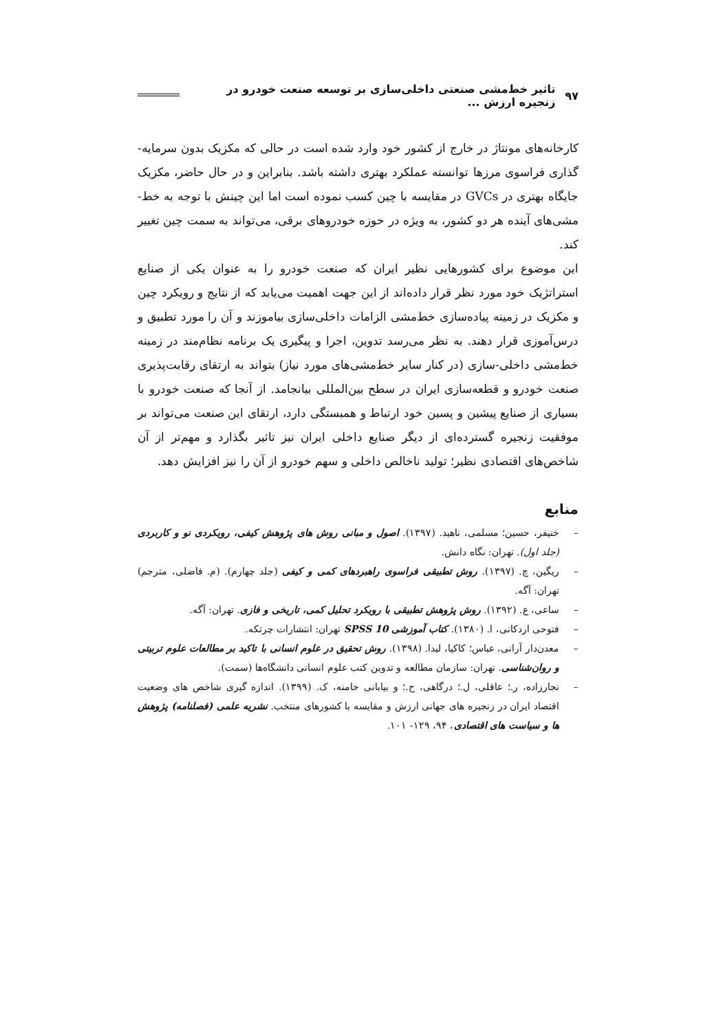۹۷ تاثیر خط‌مشی صنعتی داخلی‌سازی بر توسعه صنعت خودرو در زنجیره ارزش ...
کارخانه‌های مونتاژ در خارج از کشور خود وارد شده است در حالی که مکزیک بدون سرمایه-گذاری فراسوی مرزها توانسته عملکرد بهتری داشته باشد. بنابراین و در حال حاضر، مکزیک جایگاه بهتری در GVCs در مقایسه با چین کسب نموده است اما این چینش با توجه به خط-مشی‌های آینده هر دو کشور، به ویژه در حوزه خودروهای برقی، می‌تواند به سمت چین تغییر کند.
این موضوع برای کشورهایی نظیر ایران که صنعت خودرو را به عنوان یکی از صنایع استراتژیک خود مورد نظر قرار داده‌اند از این جهت اهمیت می‌یابد که از نتایج و رویکرد چین و مکزیک در زمینه پیاده‌سازی خط‌مشی الزامات داخلی‌سازی بیاموزند و آن را مورد تطبیق و درس‌آموزی قرار دهند. به نظر می‌رسد تدوین، اجرا و پیگیری یک برنامه نظام‌مند در زمینه خط‌مشی داخلی-سازی (در کنار سایر خط‌مشی‌های مورد نیاز) بتواند به ارتقای رقابت‌پذیری صنعت خودرو و قطعه‌سازی ایران در سطح بین‌المللی بیانجامد. از آنجا که صنعت خودرو با بسیاری از صنایع پیشین و پسین خود ارتباط و همبستگی دارد، ارتقای این صنعت می‌تواند بر موفقیت زنجیره گسترده‌ای از دیگر صنایع داخلی ایران نیز تاثیر بگذارد و مهم‌تر از آن شاخص‌های اقتصادی نظیر؛ تولید ناخالص داخلی و سهم خودرو از آن را نیز افزایش دهد.
منابع
– خنیفر، حسین؛ مسلمی، ناهید. (۱۳۹۷). اصول و مبانی روش های پژوهش کیفی، رویکردی نو و کاربردی (جلد اول). تهران: نگاه دانش.
– ریگین، چ. (۱۳۹۷). روش تطبیقی فراسوی راهبردهای کمی و کیفی (جلد چهارم). (م. فاضلی، مترجم) تهران: آگه.
– ساعی، ع. (۱۳۹۲). روش پژوهش تطبیقی با رویکرد تحلیل کمی، تاریخی و فازی. تهران: آگه.
– فتوحی اردکانی، ا. (۱۳۸۰). کتاب آموزشی SPSS 10 تهران: انتشارات چرتکه.
– معدن‌دار آرانی، عباس؛ کاکیا، لیدا. (۱۳۹۸). روش تحقیق در علوم انسانی با تاکید بر مطالعات علوم تربیتی و روان‌شناسی. تهران: سازمان مطالعه و تدوین کتب علوم انسانی دانشگاه‌ها (سمت).
– نجارزاده، ر.؛ عاقلی، ل.؛ درگاهی، ح.؛ و بیابانی خامنه، ک. (۱۳۹۹). اندازه گیری شاخص های وضعیت اقتصاد ایران در زنجیره های جهانی ارزش و مقایسه با کشورهای منتخب. نشریه علمی (فصلنامه) پژوهش ها و سیاست های اقتصادی، ۹۴، ۱۲۹- ۱۰۱.